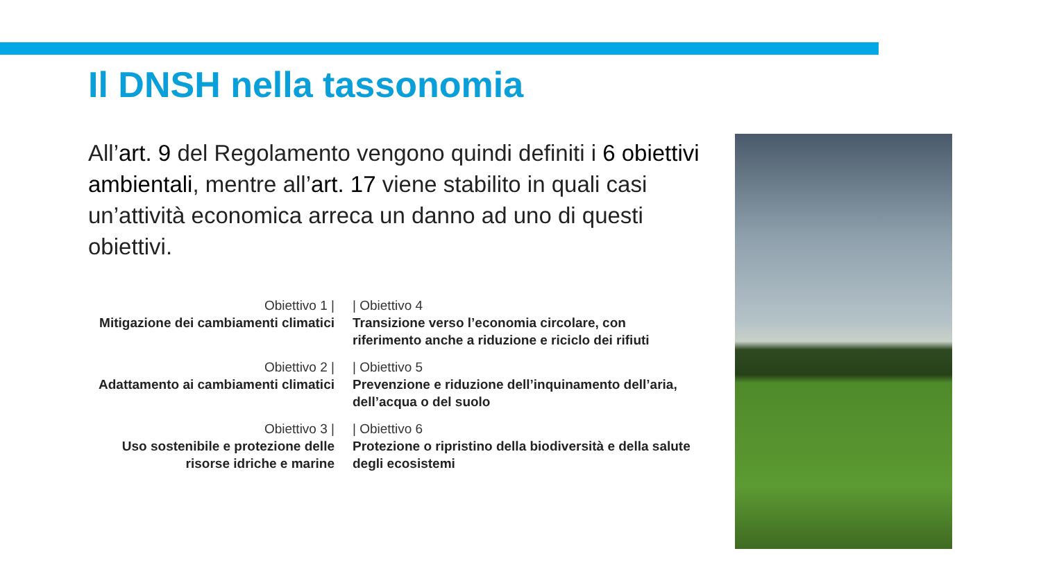Il DNSH nella tassonomia
All’art. 9 del Regolamento vengono quindi definiti i 6 obiettivi ambientali, mentre all’art. 17 viene stabilito in quali casi un’attività economica arreca un danno ad uno di questi obiettivi.
Obiettivo 1 |
Mitigazione dei cambiamenti climatici
| Obiettivo 4
Transizione verso l’economia circolare, con riferimento anche a riduzione e riciclo dei rifiuti
Obiettivo 2 |
Adattamento ai cambiamenti climatici
| Obiettivo 5
Prevenzione e riduzione dell’inquinamento dell’aria, dell’acqua o del suolo
Obiettivo 3 |
Uso sostenibile e protezione delle risorse idriche e marine
| Obiettivo 6
Protezione o ripristino della biodiversità e della salute degli ecosistemi